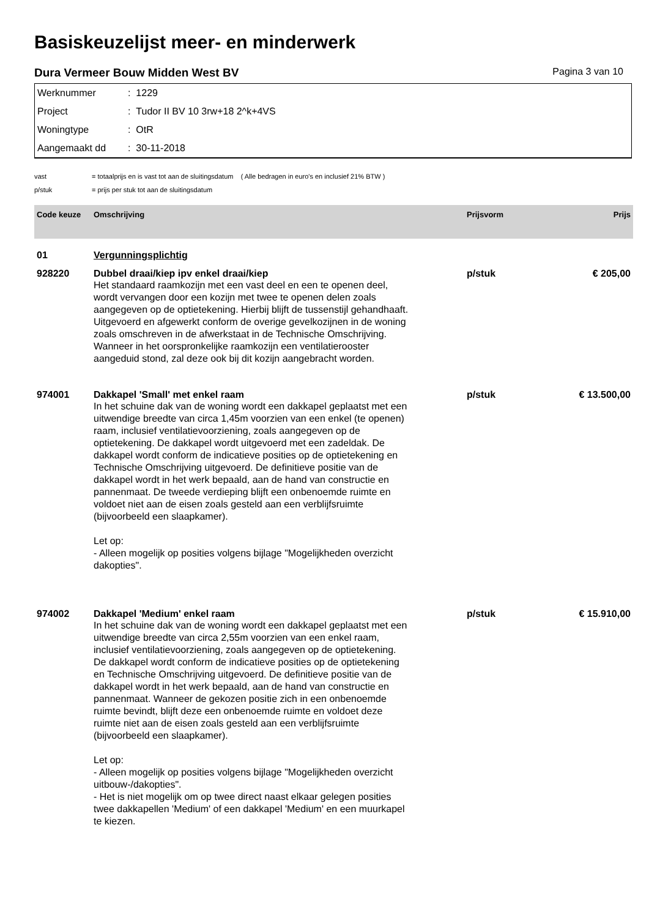Basiskeuzelijst meer- en minderwerk
Dura Vermeer Bouw Midden West BV Pagina 3 van 10
| Werknummer | : 1229 |
| Project | : Tudor II BV 10 3rw+18 2^k+4VS |
| Woningtype | : OtR |
| Aangemaakt dd | : 30-11-2018 |
| vast | = totaalprijs en is vast tot aan de sluitingsdatum ( Alle bedragen in euro's en inclusief 21% BTW ) |
| p/stuk | = prijs per stuk tot aan de sluitingsdatum |
| Code keuze | Omschrijving | Prijsvorm | Prijs |
| --- | --- | --- | --- |
| 01 | Vergunningsplichtig | | |
| 928220 | Dubbel draai/kiep ipv enkel draai/kiep | p/stuk | € 205,00 |
| | Het standaard raamkozijn met een vast deel en een te openen deel, wordt vervangen door een kozijn met twee te openen delen zoals aangegeven op de optietekening. Hierbij blijft de tussenstijl gehandhaaft. Uitgevoerd en afgewerkt conform de overige gevelkozijnen in de woning zoals omschreven in de afwerkstaat in de Technische Omschrijving. Wanneer in het oorspronkelijke raamkozijn een ventilatierooster aangeduid stond, zal deze ook bij dit kozijn aangebracht worden. | | |
| 974001 | Dakkapel 'Small' met enkel raam | p/stuk | € 13.500,00 |
| | In het schuine dak van de woning wordt een dakkapel geplaatst met een uitwendige breedte van circa 1,45m voorzien van een enkel (te openen) raam, inclusief ventilatievoorziening, zoals aangegeven op de optietekening. De dakkapel wordt uitgevoerd met een zadeldak. De dakkapel wordt conform de indicatieve posities op de optietekening en Technische Omschrijving uitgevoerd. De definitieve positie van de dakkapel wordt in het werk bepaald, aan de hand van constructie en pannenmaat. De tweede verdieping blijft een onbenoemde ruimte en voldoet niet aan de eisen zoals gesteld aan een verblijfsruimte (bijvoorbeeld een slaapkamer). Let op: - Alleen mogelijk op posities volgens bijlage "Mogelijkheden overzicht dakopties". | | |
| 974002 | Dakkapel 'Medium' enkel raam | p/stuk | € 15.910,00 |
| | In het schuine dak van de woning wordt een dakkapel geplaatst met een uitwendige breedte van circa 2,55m voorzien van een enkel raam, inclusief ventilatievoorziening, zoals aangegeven op de optietekening. De dakkapel wordt conform de indicatieve posities op de optietekening en Technische Omschrijving uitgevoerd. De definitieve positie van de dakkapel wordt in het werk bepaald, aan de hand van constructie en pannenmaat. Wanneer de gekozen positie zich in een onbenoemde ruimte bevindt, blijft deze een onbenoemde ruimte en voldoet deze ruimte niet aan de eisen zoals gesteld aan een verblijfsruimte (bijvoorbeeld een slaapkamer). Let op: - Alleen mogelijk op posities volgens bijlage "Mogelijkheden overzicht uitbouw-/dakopties". - Het is niet mogelijk om op twee direct naast elkaar gelegen posities twee dakkapellen 'Medium' of een dakkapel 'Medium' en een muurkapel te kiezen. | | |